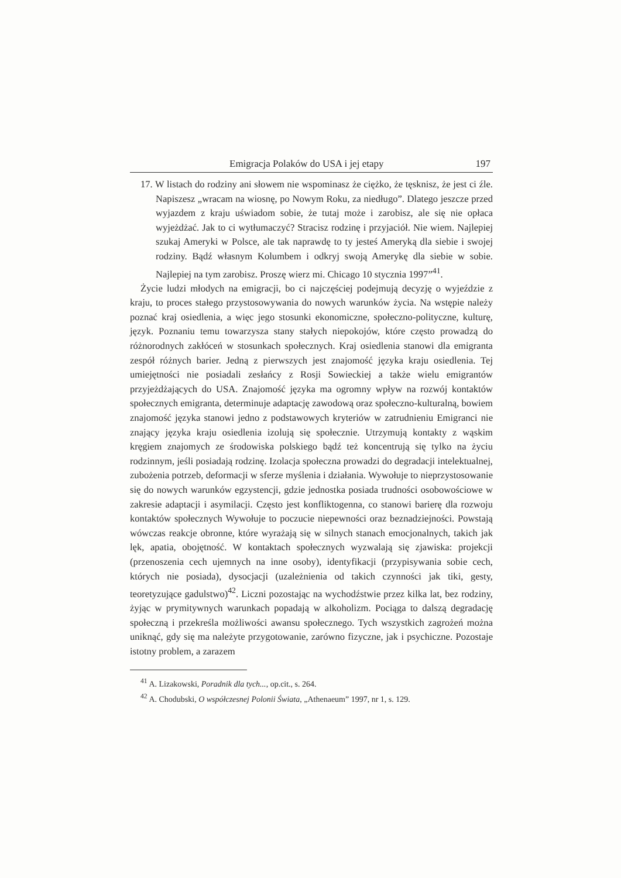Emigracja Polaków do USA i jej etapy 197
17. W listach do rodziny ani słowem nie wspominasz że ciężko, że tęsknisz, że jest ci źle. Napiszesz „wracam na wiosnę, po Nowym Roku, za niedługo”. Dlatego jeszcze przed wyjazdem z kraju uświadom sobie, że tutaj może i zarobisz, ale się nie opłaca wyjeżdżać. Jak to ci wytłumaczyć? Stracisz rodzinę i przyjaciół. Nie wiem. Najlepiej szukaj Ameryki w Polsce, ale tak naprawdę to ty jesteś Ameryką dla siebie i swojej rodziny. Bądź własnym Kolumbem i odkryj swoją Amerykę dla siebie w sobie. Najlepiej na tym zarobisz. Proszę wierz mi. Chicago 10 stycznia 1997”<sup>41</sup>.
Życie ludzi młodych na emigracji, bo ci najczęściej podejmują decyzję o wyjeździe z kraju, to proces stałego przystosowywania do nowych warunków życia. Na wstępie należy poznać kraj osiedlenia, a więc jego stosunki ekonomiczne, społeczno-polityczne, kulturę, język. Poznaniu temu towarzysza stany stałych niepokojów, które często prowadzą do różnorodnych zakłóceń w stosunkach społecznych. Kraj osiedlenia stanowi dla emigranta zespół różnych barier. Jedną z pierwszych jest znajomość języka kraju osiedlenia. Tej umiejętności nie posiadali zesłańcy z Rosji Sowieckiej a także wielu emigrantów przyjeżdżających do USA. Znajomość języka ma ogromny wpływ na rozwój kontaktów społecznych emigranta, determinuje adaptację zawodową oraz społeczno-kulturalną, bowiem znajomość języka stanowi jedno z podstawowych kryteriów w zatrudnieniu Emigranci nie znający języka kraju osiedlenia izolują się społecznie. Utrzymują kontakty z wąskim kręgiem znajomych ze środowiska polskiego bądź też koncentrują się tylko na życiu rodzinnym, jeśli posiadają rodzinę. Izolacja społeczna prowadzi do degradacji intelektualnej, zubożenia potrzeb, deformacji w sferze myślenia i działania. Wywołuje to nieprzystosowanie się do nowych warunków egzystencji, gdzie jednostka posiada trudności osobowościowe w zakresie adaptacji i asymilacji. Często jest konfliktogenna, co stanowi barierę dla rozwoju kontaktów społecznych Wywołuje to poczucie niepewności oraz beznadziejności. Powstają wówczas reakcje obronne, które wyrażają się w silnych stanach emocjonalnych, takich jak lęk, apatia, obojętność. W kontaktach społecznych wyzwalają się zjawiska: projekcji (przenoszenia cech ujemnych na inne osoby), identyfikacji (przypisywania sobie cech, których nie posiada), dysocjacji (uzależnienia od takich czynności jak tiki, gesty, teoretyzujące gadulstwo)<sup>42</sup>. Liczni pozostając na wychodźstwie przez kilka lat, bez rodziny, żyjąc w prymitywnych warunkach popadają w alkoholizm. Pociąga to dalszą degradację społeczną i przekreśla możliwości awansu społecznego. Tych wszystkich zagrożeń można uniknąć, gdy się ma należyte przygotowanie, zarówno fizyczne, jak i psychiczne. Pozostaje istotny problem, a zarazem
<sup>41</sup> A. Lizakowski, Poradnik dla tych..., op.cit., s. 264.
<sup>42</sup> A. Chodubski, O współczesnej Polonii Świata, „Athenaeum” 1997, nr 1, s. 129.